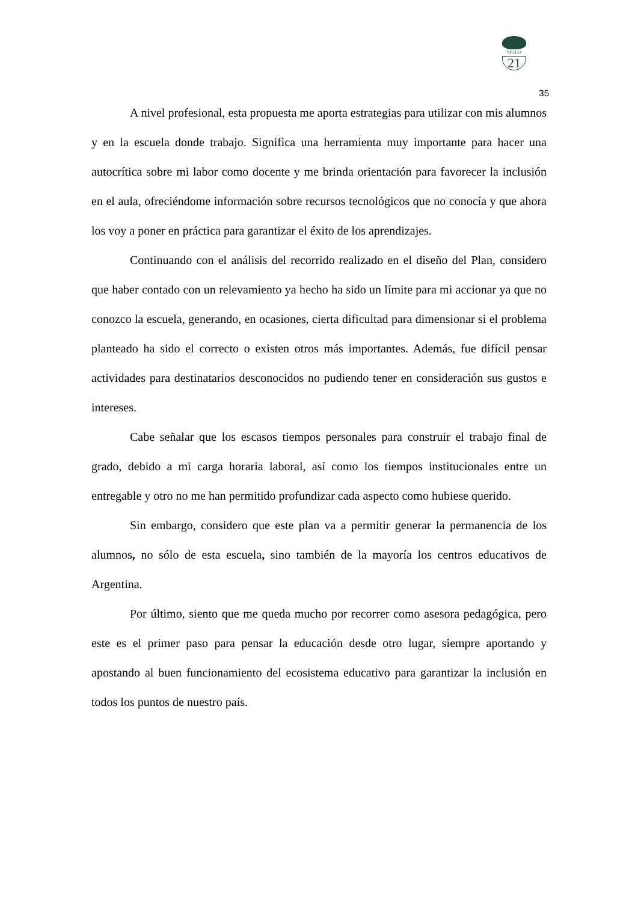SIGLO
21
35
A nivel profesional, esta propuesta me aporta estrategias para utilizar con mis alumnos y en la escuela donde trabajo. Significa una herramienta muy importante para hacer una autocrítica sobre mi labor como docente y me brinda orientación para favorecer la inclusión en el aula, ofreciéndome información sobre recursos tecnológicos que no conocía y que ahora los voy a poner en práctica para garantizar el éxito de los aprendizajes.
Continuando con el análisis del recorrido realizado en el diseño del Plan, considero que haber contado con un relevamiento ya hecho ha sido un límite para mi accionar ya que no conozco la escuela, generando, en ocasiones, cierta dificultad para dimensionar si el problema planteado ha sido el correcto o existen otros más importantes. Además, fue difícil pensar actividades para destinatarios desconocidos no pudiendo tener en consideración sus gustos e intereses.
Cabe señalar que los escasos tiempos personales para construir el trabajo final de grado, debido a mi carga horaria laboral, así como los tiempos institucionales entre un entregable y otro no me han permitido profundizar cada aspecto como hubiese querido.
Sin embargo, considero que este plan va a permitir generar la permanencia de los alumnos, no sólo de esta escuela, sino también de la mayoría los centros educativos de Argentina.
Por último, siento que me queda mucho por recorrer como asesora pedagógica, pero este es el primer paso para pensar la educación desde otro lugar, siempre aportando y apostando al buen funcionamiento del ecosistema educativo para garantizar la inclusión en todos los puntos de nuestro país.